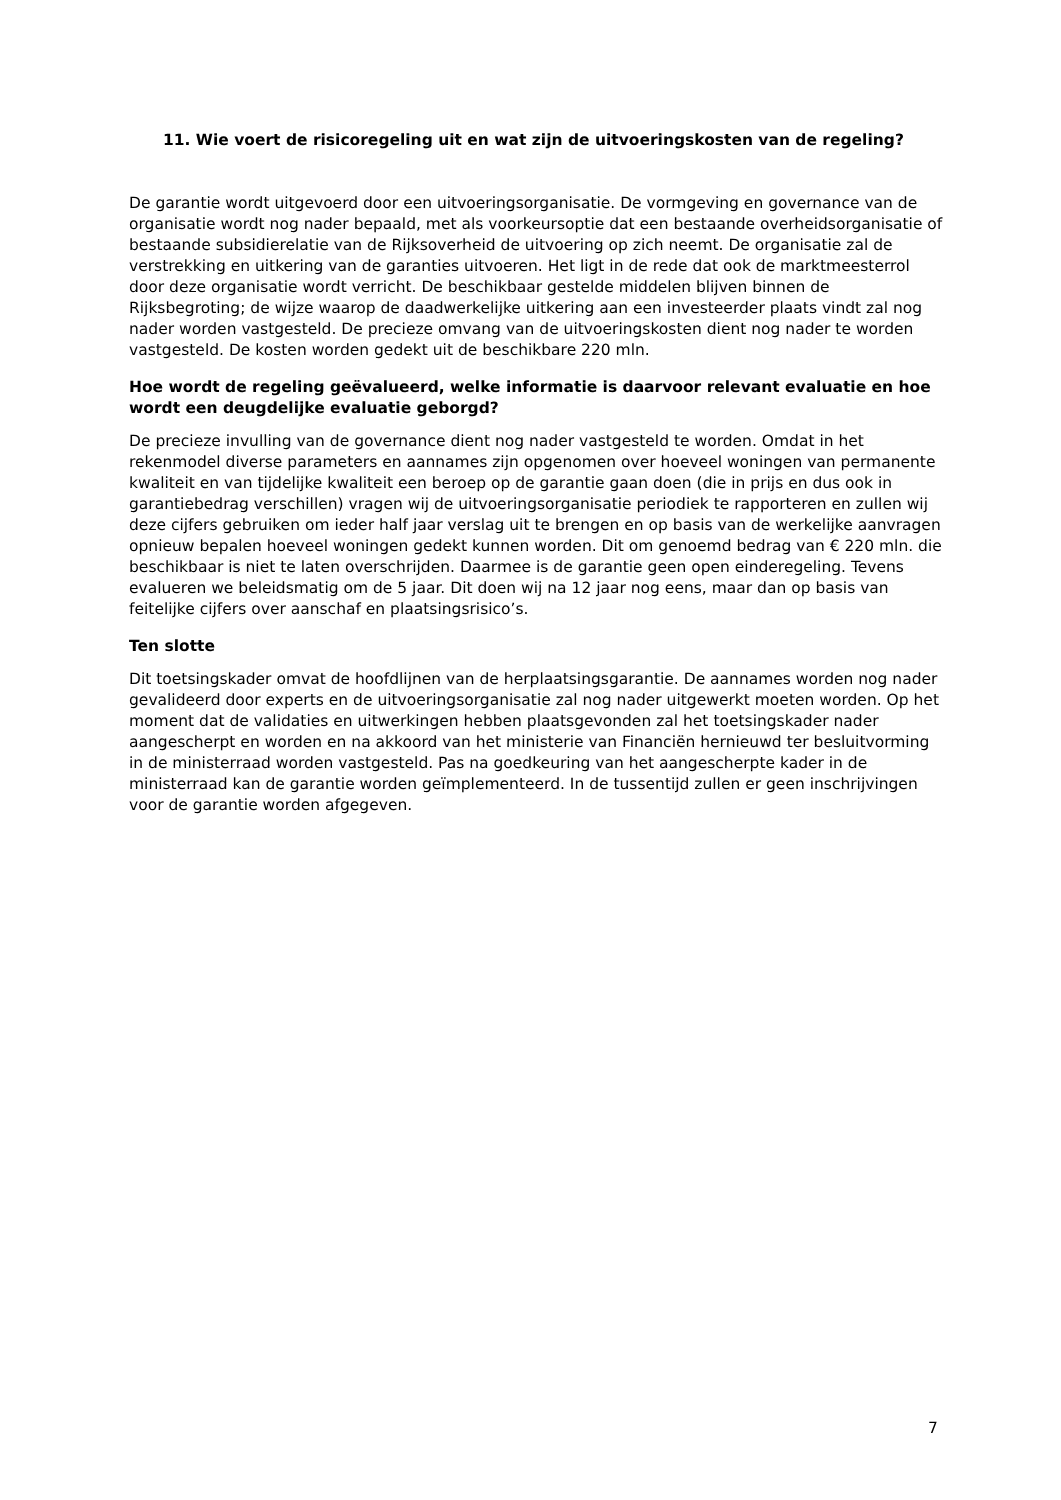11. Wie voert de risicoregeling uit en wat zijn de uitvoeringskosten van de regeling?
De garantie wordt uitgevoerd door een uitvoeringsorganisatie. De vormgeving en governance van de organisatie wordt nog nader bepaald, met als voorkeursoptie dat een bestaande overheidsorganisatie of bestaande subsidierelatie van de Rijksoverheid de uitvoering op zich neemt. De organisatie zal de verstrekking en uitkering van de garanties uitvoeren. Het ligt in de rede dat ook de marktmeesterrol door deze organisatie wordt verricht. De beschikbaar gestelde middelen blijven binnen de Rijksbegroting; de wijze waarop de daadwerkelijke uitkering aan een investeerder plaats vindt zal nog nader worden vastgesteld. De precieze omvang van de uitvoeringskosten dient nog nader te worden vastgesteld. De kosten worden gedekt uit de beschikbare 220 mln.
Hoe wordt de regeling geëvalueerd, welke informatie is daarvoor relevant evaluatie en hoe wordt een deugdelijke evaluatie geborgd?
De precieze invulling van de governance dient nog nader vastgesteld te worden. Omdat in het rekenmodel diverse parameters en aannames zijn opgenomen over hoeveel woningen van permanente kwaliteit en van tijdelijke kwaliteit een beroep op de garantie gaan doen (die in prijs en dus ook in garantiebedrag verschillen) vragen wij de uitvoeringsorganisatie periodiek te rapporteren en zullen wij deze cijfers gebruiken om ieder half jaar verslag uit te brengen en op basis van de werkelijke aanvragen opnieuw bepalen hoeveel woningen gedekt kunnen worden. Dit om genoemd bedrag van € 220 mln. die beschikbaar is niet te laten overschrijden. Daarmee is de garantie geen open einderegeling. Tevens evalueren we beleidsmatig om de 5 jaar. Dit doen wij na 12 jaar nog eens, maar dan op basis van feitelijke cijfers over aanschaf en plaatsingsrisico’s.
Ten slotte
Dit toetsingskader omvat de hoofdlijnen van de herplaatsingsgarantie. De aannames worden nog nader gevalideerd door experts en de uitvoeringsorganisatie zal nog nader uitgewerkt moeten worden. Op het moment dat de validaties en uitwerkingen hebben plaatsgevonden zal het toetsingskader nader aangescherpt en worden en na akkoord van het ministerie van Financiën hernieuwd ter besluitvorming in de ministerraad worden vastgesteld. Pas na goedkeuring van het aangescherpte kader in de ministerraad kan de garantie worden geïmplementeerd. In de tussentijd zullen er geen inschrijvingen voor de garantie worden afgegeven.
7